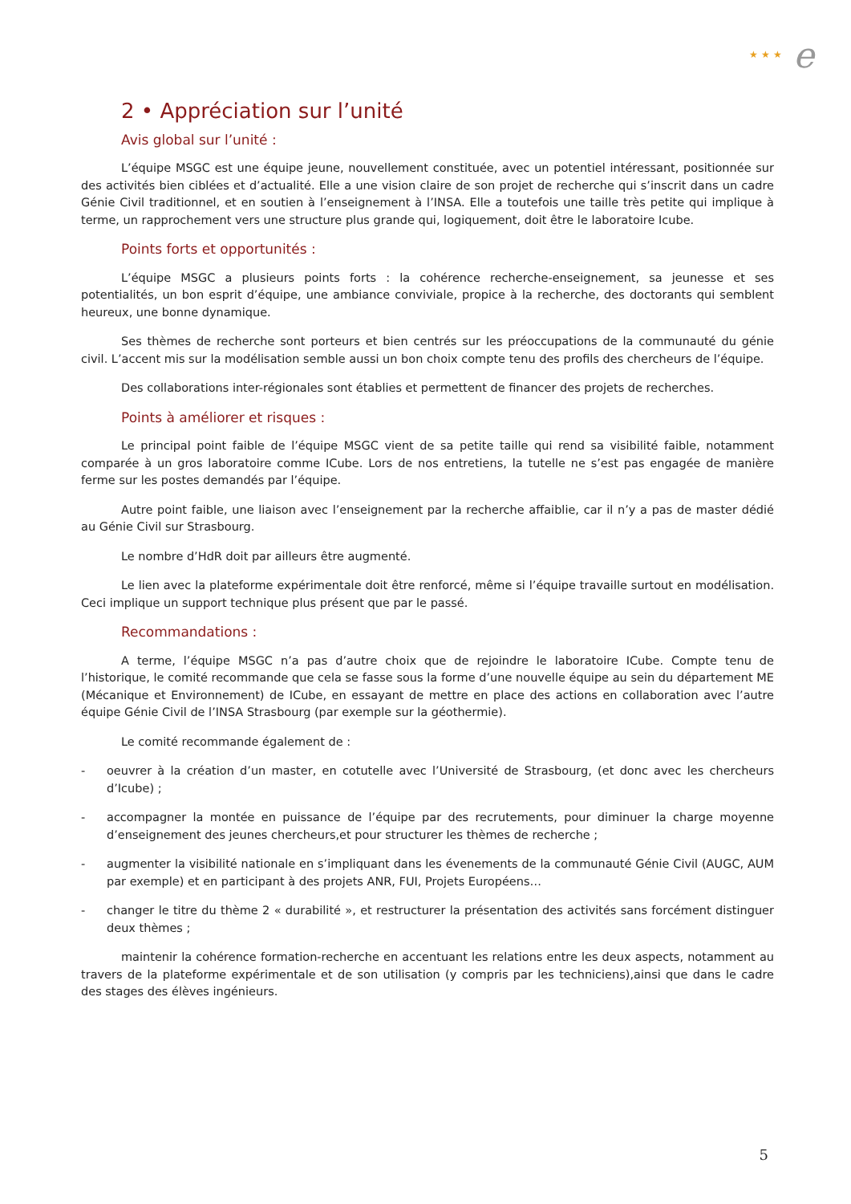★ ★ ★ e
2 • Appréciation sur l’unité
Avis global sur l’unité :
L’équipe MSGC est une équipe jeune, nouvellement constituée, avec un potentiel intéressant, positionnée sur des activités bien ciblées et d’actualité. Elle a une vision claire de son projet de recherche qui s’inscrit dans un cadre Génie Civil traditionnel, et en soutien à l’enseignement à l’INSA. Elle a toutefois une taille très petite qui implique à terme, un rapprochement vers une structure plus grande qui, logiquement, doit être le laboratoire Icube.
Points forts et opportunités :
L’équipe MSGC a plusieurs points forts : la cohérence recherche-enseignement, sa jeunesse et ses potentialités, un bon esprit d’équipe, une ambiance conviviale, propice à la recherche, des doctorants qui semblent heureux, une bonne dynamique.
Ses thèmes de recherche sont porteurs et bien centrés sur les préoccupations de la communauté du génie civil. L’accent mis sur la modélisation semble aussi un bon choix compte tenu des profils des chercheurs de l’équipe.
Des collaborations inter-régionales sont établies et permettent de financer des projets de recherches.
Points à améliorer et risques :
Le principal point faible de l’équipe MSGC vient de sa petite taille qui rend sa visibilité faible, notamment comparée à un gros laboratoire comme ICube. Lors de nos entretiens, la tutelle ne s’est pas engagée de manière ferme sur les postes demandés par l’équipe.
Autre point faible, une liaison avec l’enseignement par la recherche affaiblie, car il n’y a pas de master dédié au Génie Civil sur Strasbourg.
Le nombre d’HdR doit par ailleurs être augmenté.
Le lien avec la plateforme expérimentale doit être renforcé, même si l’équipe travaille surtout en modélisation. Ceci implique un support technique plus présent que par le passé.
Recommandations :
A terme, l’équipe MSGC n’a pas d’autre choix que de rejoindre le laboratoire ICube. Compte tenu de l’historique, le comité recommande que cela se fasse sous la forme d’une nouvelle équipe au sein du département ME (Mécanique et Environnement) de ICube, en essayant de mettre en place des actions en collaboration avec l’autre équipe Génie Civil de l’INSA Strasbourg (par exemple sur la géothermie).
Le comité recommande également de :
- oeuvrer à la création d’un master, en cotutelle avec l’Université de Strasbourg, (et donc avec les chercheurs d’Icube) ;
- accompagner la montée en puissance de l’équipe par des recrutements, pour diminuer la charge moyenne d’enseignement des jeunes chercheurs,et pour structurer les thèmes de recherche ;
- augmenter la visibilité nationale en s’impliquant dans les évenements de la communauté Génie Civil (AUGC, AUM par exemple) et en participant à des projets ANR, FUI, Projets Européens…
- changer le titre du thème 2 « durabilité », et restructurer la présentation des activités sans forcément distinguer deux thèmes ;
maintenir la cohérence formation-recherche en accentuant les relations entre les deux aspects, notamment au travers de la plateforme expérimentale et de son utilisation (y compris par les techniciens),ainsi que dans le cadre des stages des élèves ingénieurs.
5